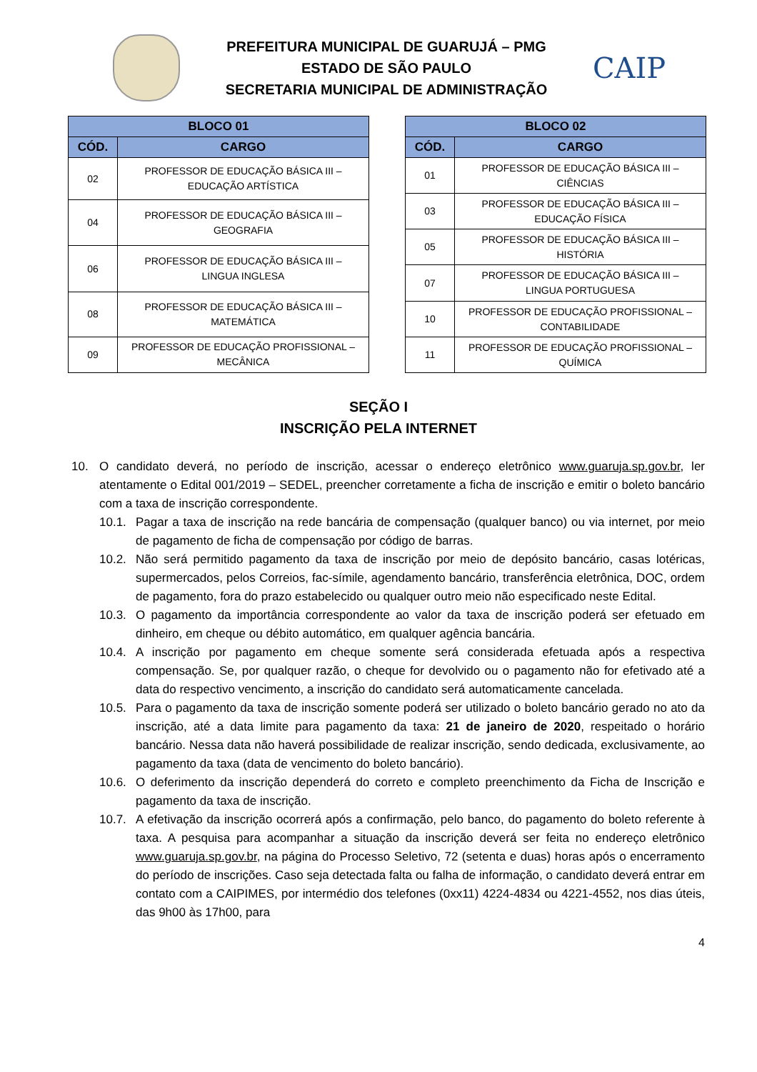PREFEITURA MUNICIPAL DE GUARUJÁ – PMG
ESTADO DE SÃO PAULO
SECRETARIA MUNICIPAL DE ADMINISTRAÇÃO
CAIP
| BLOCO 01 | |
| --- | --- |
| CÓD. | CARGO |
| 02 | PROFESSOR DE EDUCAÇÃO BÁSICA III – EDUCAÇÃO ARTÍSTICA |
| 04 | PROFESSOR DE EDUCAÇÃO BÁSICA III – GEOGRAFIA |
| 06 | PROFESSOR DE EDUCAÇÃO BÁSICA III – LINGUA INGLESA |
| 08 | PROFESSOR DE EDUCAÇÃO BÁSICA III – MATEMÁTICA |
| 09 | PROFESSOR DE EDUCAÇÃO PROFISSIONAL – MECÂNICA |
| BLOCO 02 | |
| --- | --- |
| CÓD. | CARGO |
| 01 | PROFESSOR DE EDUCAÇÃO BÁSICA III – CIÊNCIAS |
| 03 | PROFESSOR DE EDUCAÇÃO BÁSICA III – EDUCAÇÃO FÍSICA |
| 05 | PROFESSOR DE EDUCAÇÃO BÁSICA III – HISTÓRIA |
| 07 | PROFESSOR DE EDUCAÇÃO BÁSICA III – LINGUA PORTUGUESA |
| 10 | PROFESSOR DE EDUCAÇÃO PROFISSIONAL – CONTABILIDADE |
| 11 | PROFESSOR DE EDUCAÇÃO PROFISSIONAL – QUÍMICA |
SEÇÃO I
INSCRIÇÃO PELA INTERNET
10. O candidato deverá, no período de inscrição, acessar o endereço eletrônico www.guaruja.sp.gov.br, ler atentamente o Edital 001/2019 – SEDEL, preencher corretamente a ficha de inscrição e emitir o boleto bancário com a taxa de inscrição correspondente.
10.1. Pagar a taxa de inscrição na rede bancária de compensação (qualquer banco) ou via internet, por meio de pagamento de ficha de compensação por código de barras.
10.2. Não será permitido pagamento da taxa de inscrição por meio de depósito bancário, casas lotéricas, supermercados, pelos Correios, fac-símile, agendamento bancário, transferência eletrônica, DOC, ordem de pagamento, fora do prazo estabelecido ou qualquer outro meio não especificado neste Edital.
10.3. O pagamento da importância correspondente ao valor da taxa de inscrição poderá ser efetuado em dinheiro, em cheque ou débito automático, em qualquer agência bancária.
10.4. A inscrição por pagamento em cheque somente será considerada efetuada após a respectiva compensação. Se, por qualquer razão, o cheque for devolvido ou o pagamento não for efetivado até a data do respectivo vencimento, a inscrição do candidato será automaticamente cancelada.
10.5. Para o pagamento da taxa de inscrição somente poderá ser utilizado o boleto bancário gerado no ato da inscrição, até a data limite para pagamento da taxa: 21 de janeiro de 2020, respeitado o horário bancário. Nessa data não haverá possibilidade de realizar inscrição, sendo dedicada, exclusivamente, ao pagamento da taxa (data de vencimento do boleto bancário).
10.6. O deferimento da inscrição dependerá do correto e completo preenchimento da Ficha de Inscrição e pagamento da taxa de inscrição.
10.7. A efetivação da inscrição ocorrerá após a confirmação, pelo banco, do pagamento do boleto referente à taxa. A pesquisa para acompanhar a situação da inscrição deverá ser feita no endereço eletrônico www.guaruja.sp.gov.br, na página do Processo Seletivo, 72 (setenta e duas) horas após o encerramento do período de inscrições. Caso seja detectada falta ou falha de informação, o candidato deverá entrar em contato com a CAIPIMES, por intermédio dos telefones (0xx11) 4224-4834 ou 4221-4552, nos dias úteis, das 9h00 às 17h00, para
4